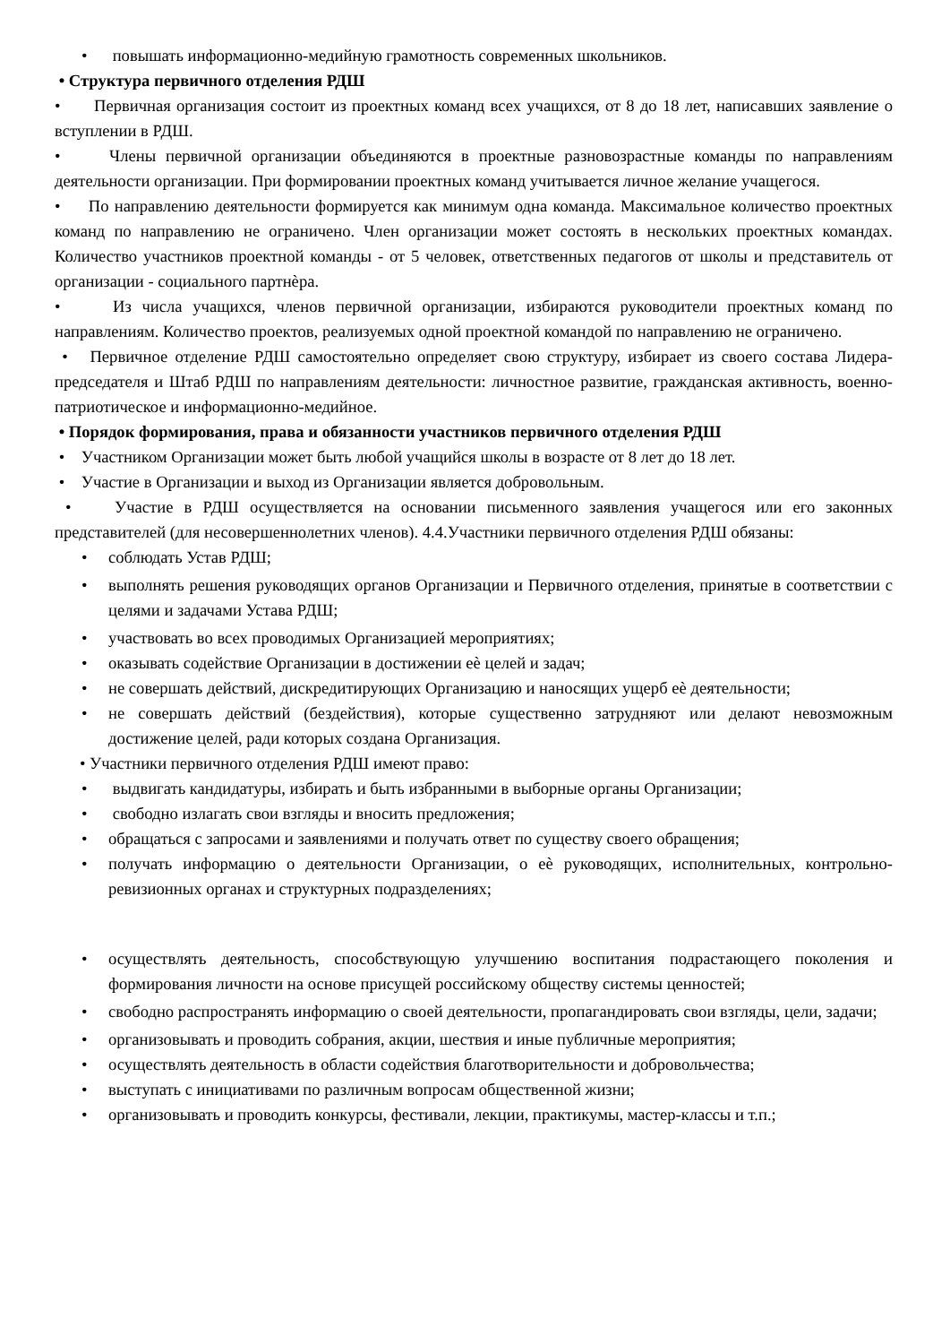• повышать информационно-медийную грамотность современных школьников.
• Структура первичного отделения РДШ
• Первичная организация состоит из проектных команд всех учащихся, от 8 до 18 лет, написавших заявление о вступлении в РДШ.
• Члены первичной организации объединяются в проектные разновозрастные команды по направлениям деятельности организации. При формировании проектных команд учитывается личное желание учащегося.
• По направлению деятельности формируется как минимум одна команда. Максимальное количество проектных команд по направлению не ограничено. Член организации может состоять в нескольких проектных командах. Количество участников проектной команды - от 5 человек, ответственных педагогов от школы и представитель от организации - социального партнѐра.
• Из числа учащихся, членов первичной организации, избираются руководители проектных команд по направлениям. Количество проектов, реализуемых одной проектной командой по направлению не ограничено.
• Первичное отделение РДШ самостоятельно определяет свою структуру, избирает из своего состава Лидера- председателя и Штаб РДШ по направлениям деятельности: личностное развитие, гражданская активность, военно-патриотическое и информационно-медийное.
• Порядок формирования, права и обязанности участников первичного отделения РДШ
• Участником Организации может быть любой учащийся школы в возрасте от 8 лет до 18 лет.
• Участие в Организации и выход из Организации является добровольным.
• Участие в РДШ осуществляется на основании письменного заявления учащегося или его законных представителей (для несовершеннолетних членов). 4.4.Участники первичного отделения РДШ обязаны:
• соблюдать Устав РДШ;
• выполнять решения руководящих органов Организации и Первичного отделения, принятые в соответствии с целями и задачами Устава РДШ;
• участвовать во всех проводимых Организацией мероприятиях;
• оказывать содействие Организации в достижении еѐ целей и задач;
• не совершать действий, дискредитирующих Организацию и наносящих ущерб еѐ деятельности;
• не совершать действий (бездействия), которые существенно затрудняют или делают невозможным достижение целей, ради которых создана Организация.
• Участники первичного отделения РДШ имеют право:
• выдвигать кандидатуры, избирать и быть избранными в выборные органы Организации;
• свободно излагать свои взгляды и вносить предложения;
• обращаться с запросами и заявлениями и получать ответ по существу своего обращения;
• получать информацию о деятельности Организации, о еѐ руководящих, исполнительных, контрольно-ревизионных органах и структурных подразделениях;
• осуществлять деятельность, способствующую улучшению воспитания подрастающего поколения и формирования личности на основе присущей российскому обществу системы ценностей;
• свободно распространять информацию о своей деятельности, пропагандировать свои взгляды, цели, задачи;
• организовывать и проводить собрания, акции, шествия и иные публичные мероприятия;
• осуществлять деятельность в области содействия благотворительности и добровольчества;
• выступать с инициативами по различным вопросам общественной жизни;
• организовывать и проводить конкурсы, фестивали, лекции, практикумы, мастер-классы и т.п.;